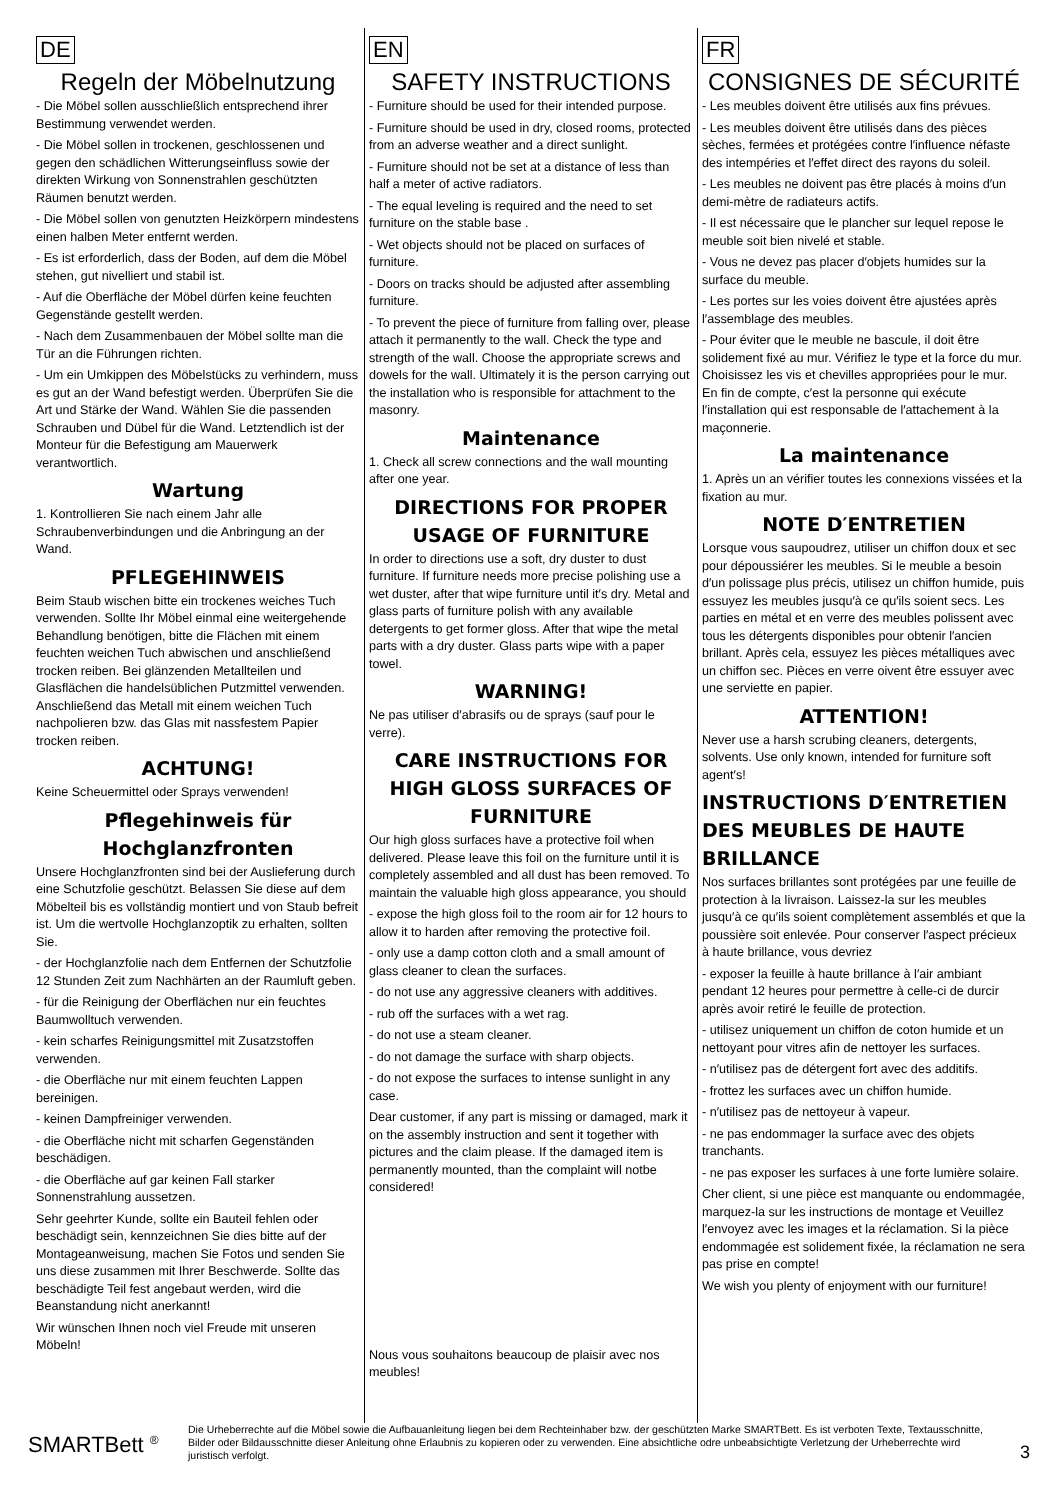DE
Regeln der Möbelnutzung
- Die Möbel sollen ausschließlich entsprechend ihrer Bestimmung verwendet werden.
- Die Möbel sollen in trockenen, geschlossenen und gegen den schädlichen Witterungseinfluss sowie der direkten Wirkung von Sonnenstrahlen geschützten Räumen benutzt werden.
- Die Möbel sollen von genutzten Heizkörpern mindestens einen halben Meter entfernt werden.
- Es ist erforderlich, dass der Boden, auf dem die Möbel stehen, gut nivelliert und stabil ist.
- Auf die Oberfläche der Möbel dürfen keine feuchten Gegenstände gestellt werden.
- Nach dem Zusammenbauen der Möbel sollte man die Tür an die Führungen richten.
- Um ein Umkippen des Möbelstücks zu verhindern, muss es gut an der Wand befestigt werden. Überprüfen Sie die Art und Stärke der Wand. Wählen Sie die passenden Schrauben und Dübel für die Wand. Letztendlich ist der Monteur für die Befestigung am Mauerwerk verantwortlich.
Wartung
1. Kontrollieren Sie nach einem Jahr alle Schraubenverbindungen und die Anbringung an der Wand.
PFLEGEHINWEIS
Beim Staub wischen bitte ein trockenes weiches Tuch verwenden. Sollte Ihr Möbel einmal eine weitergehende Behandlung benötigen, bitte die Flächen mit einem feuchten weichen Tuch abwischen und anschließend trocken reiben. Bei glänzenden Metallteilen und Glasflächen die handelsüblichen Putzmittel verwenden. Anschließend das Metall mit einem weichen Tuch nachpolieren bzw. das Glas mit nassfestem Papier trocken reiben.
ACHTUNG!
Keine Scheuermittel oder Sprays verwenden!
Pflegehinweis für Hochglanzfronten
Unsere Hochglanzfronten sind bei der Auslieferung durch eine Schutzfolie geschützt. Belassen Sie diese auf dem Möbelteil bis es vollständig montiert und von Staub befreit ist. Um die wertvolle Hochglanzoptik zu erhalten, sollten Sie.
- der Hochglanzfolie nach dem Entfernen der Schutzfolie 12 Stunden Zeit zum Nachhärten an der Raumluft geben.
- für die Reinigung der Oberflächen nur ein feuchtes Baumwolltuch verwenden.
- kein scharfes Reinigungsmittel mit Zusatzstoffen verwenden.
- die Oberfläche nur mit einem feuchten Lappen bereinigen.
- keinen Dampfreiniger verwenden.
- die Oberfläche nicht mit scharfen Gegenständen beschädigen.
- die Oberfläche auf gar keinen Fall starker Sonnenstrahlung aussetzen.
Sehr geehrter Kunde, sollte ein Bauteil fehlen oder beschädigt sein, kennzeichnen Sie dies bitte auf der Montageanweisung, machen Sie Fotos und senden Sie uns diese zusammen mit Ihrer Beschwerde. Sollte das beschädigte Teil fest angebaut werden, wird die Beanstandung nicht anerkannt!
Wir wünschen Ihnen noch viel Freude mit unseren Möbeln!
EN
SAFETY INSTRUCTIONS
- Furniture should be used for their intended purpose.
- Furniture should be used in dry, closed rooms, protected from an adverse weather and a direct sunlight.
- Furniture should not be set at a distance of less than half a meter of active radiators.
- The equal leveling is required and the need to set furniture on the stable base .
- Wet objects should not be placed on surfaces of furniture.
- Doors on tracks should be adjusted after assembling furniture.
- To prevent the piece of furniture from falling over, please attach it permanently to the wall. Check the type and strength of the wall. Choose the appropriate screws and dowels for the wall. Ultimately it is the person carrying out the installation who is responsible for attachment to the masonry.
Maintenance
1. Check all screw connections and the wall mounting after one year.
DIRECTIONS FOR PROPER USAGE OF FURNITURE
In order to directions use a soft, dry duster to dust furniture. If furniture needs more precise polishing use a wet duster, after that wipe furniture until it′s dry. Metal and glass parts of furniture polish with any available detergents to get former gloss. After that wipe the metal parts with a dry duster. Glass parts wipe with a paper towel.
WARNING!
Ne pas utiliser d′abrasifs ou de sprays (sauf pour le verre).
CARE INSTRUCTIONS FOR HIGH GLOSS SURFACES OF FURNITURE
Our high gloss surfaces have a protective foil when delivered. Please leave this foil on the furniture until it is completely assembled and all dust has been removed. To maintain the valuable high gloss appearance, you should
- expose the high gloss foil to the room air for 12 hours to allow it to harden after removing the protective foil.
- only use a damp cotton cloth and a small amount of glass cleaner to clean the surfaces.
- do not use any aggressive cleaners with additives.
- rub off the surfaces with a wet rag.
- do not use a steam cleaner.
- do not damage the surface with sharp objects.
- do not expose the surfaces to intense sunlight in any case.
Dear customer, if any part is missing or damaged, mark it on the assembly instruction and sent it together with pictures and the claim please. If the damaged item is permanently mounted, than the complaint will notbe considered!
Nous vous souhaitons beaucoup de plaisir avec nos meubles!
FR
CONSIGNES DE SÉCURITÉ
- Les meubles doivent être utilisés aux fins prévues.
- Les meubles doivent être utilisés dans des pièces sèches, fermées et protégées contre l′influence néfaste des intempéries et l′effet direct des rayons du soleil.
- Les meubles ne doivent pas être placés à moins d′un demi-mètre de radiateurs actifs.
- Il est nécessaire que le plancher sur lequel repose le meuble soit bien nivelé et stable.
- Vous ne devez pas placer d′objets humides sur la surface du meuble.
- Les portes sur les voies doivent être ajustées après l′assemblage des meubles.
- Pour éviter que le meuble ne bascule, il doit être solidement fixé au mur. Vérifiez le type et la force du mur. Choisissez les vis et chevilles appropriées pour le mur. En fin de compte, c′est la personne qui exécute l′installation qui est responsable de l′attachement à la maçonnerie.
La maintenance
1. Après un an vérifier toutes les connexions vissées et la fixation au mur.
NOTE D′ENTRETIEN
Lorsque vous saupoudrez, utiliser un chiffon doux et sec pour dépoussiérer les meubles. Si le meuble a besoin d′un polissage plus précis, utilisez un chiffon humide, puis essuyez les meubles jusqu′à ce qu′ils soient secs. Les parties en métal et en verre des meubles polissent avec tous les détergents disponibles pour obtenir l′ancien brillant. Après cela, essuyez les pièces métalliques avec un chiffon sec. Pièces en verre oivent être essuyer avec une serviette en papier.
ATTENTION!
Never use a harsh scrubing cleaners, detergents, solvents. Use only known, intended for furniture soft agent′s!
INSTRUCTIONS D′ENTRETIEN DES MEUBLES DE HAUTE BRILLANCE
Nos surfaces brillantes sont protégées par une feuille de protection à la livraison. Laissez-la sur les meubles jusqu′à ce qu′ils soient complètement assemblés et que la poussière soit enlevée. Pour conserver l′aspect précieux à haute brillance, vous devriez
- exposer la feuille à haute brillance à l′air ambiant pendant 12 heures pour permettre à celle-ci de durcir après avoir retiré le feuille de protection.
- utilisez uniquement un chiffon de coton humide et un nettoyant pour vitres afin de nettoyer les surfaces.
- n′utilisez pas de détergent fort avec des additifs.
- frottez les surfaces avec un chiffon humide.
- n′utilisez pas de nettoyeur à vapeur.
- ne pas endommager la surface avec des objets tranchants.
- ne pas exposer les surfaces à une forte lumière solaire.
Cher client, si une pièce est manquante ou endommagée, marquez-la sur les instructions de montage et Veuillez l′envoyez avec les images et la réclamation. Si la pièce endommagée est solidement fixée, la réclamation ne sera pas prise en compte!
We wish you plenty of enjoyment with our furniture!
SMARTBett <sup>®</sup>
Die Urheberrechte auf die Möbel sowie die Aufbauanleitung liegen bei dem Rechteinhaber bzw. der geschützten Marke SMARTBett. Es ist verboten Texte, Textausschnitte, Bilder oder Bildausschnitte dieser Anleitung ohne Erlaubnis zu kopieren oder zu verwenden. Eine absichtliche odre unbeabsichtigte Verletzung der Urheberrechte wird juristisch verfolgt.
3